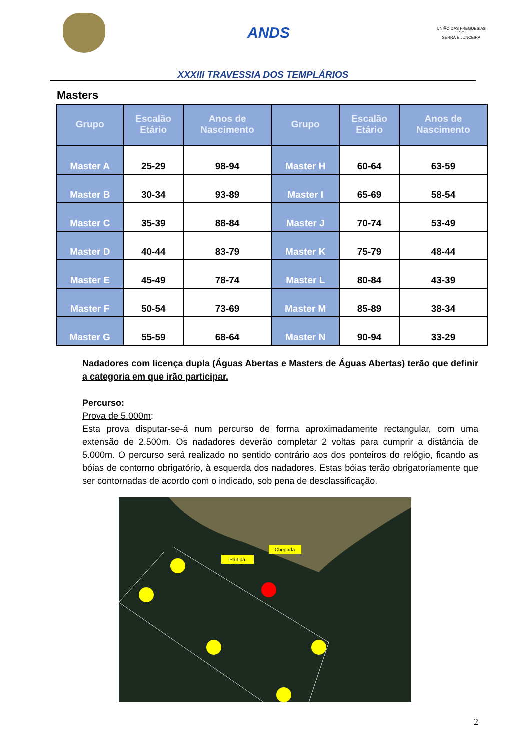ANDS
UNIÃO DAS FREGUESIAS
DE
SERRA E JUNCEIRA
XXXIII TRAVESSIA DOS TEMPLÁRIOS
Masters
| Grupo | Escalão Etário | Anos de Nascimento | Grupo | Escalão Etário | Anos de Nascimento |
| --- | --- | --- | --- | --- | --- |
| Master A | 25-29 | 98-94 | Master H | 60-64 | 63-59 |
| Master B | 30-34 | 93-89 | Master I | 65-69 | 58-54 |
| Master C | 35-39 | 88-84 | Master J | 70-74 | 53-49 |
| Master D | 40-44 | 83-79 | Master K | 75-79 | 48-44 |
| Master E | 45-49 | 78-74 | Master L | 80-84 | 43-39 |
| Master F | 50-54 | 73-69 | Master M | 85-89 | 38-34 |
| Master G | 55-59 | 68-64 | Master N | 90-94 | 33-29 |
Nadadores com licença dupla (Águas Abertas e Masters de Águas Abertas) terão que definir a categoria em que irão participar.
Percurso:
Prova de 5.000m:
Esta prova disputar-se-á num percurso de forma aproximadamente rectangular, com uma extensão de 2.500m. Os nadadores deverão completar 2 voltas para cumprir a distância de 5.000m. O percurso será realizado no sentido contrário aos dos ponteiros do relógio, ficando as bóias de contorno obrigatório, à esquerda dos nadadores. Estas bóias terão obrigatoriamente que ser contornadas de acordo com o indicado, sob pena de desclassificação.
Partida
Chegada
2